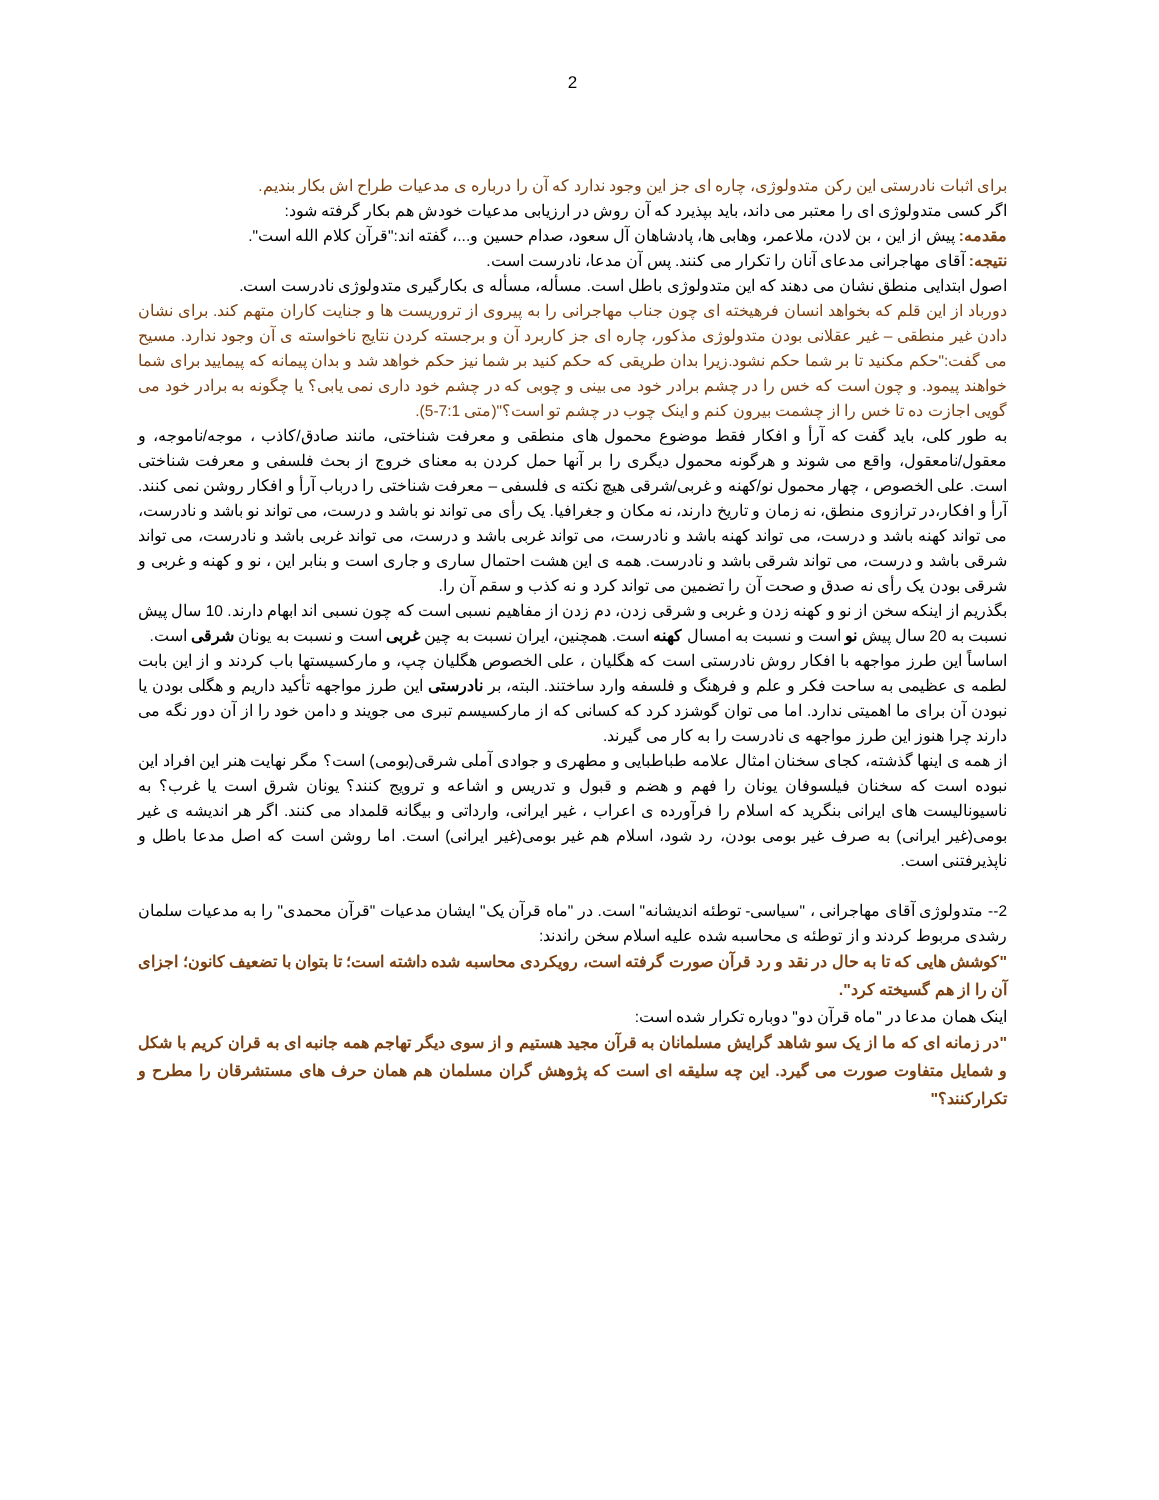2
برای اثبات نادرستی این رکن متدولوژی، چاره ای جز این وجود ندارد که آن را درباره ی مدعیات طراح اش بکار بندیم.
اگر کسی متدولوژی ای را معتبر می داند، باید بپذیرد که آن روش در ارزیابی مدعیات خودش هم بکار گرفته شود:
مقدمه: پیش از این ، بن لادن، ملاعمر، وهابی ها، پادشاهان آل سعود، صدام حسین و...، گفته اند:"قرآن کلام الله است".
نتیجه: آقای مهاجرانی مدعای آنان را تکرار می کنند. پس آن مدعا، نادرست است.
اصول ابتدایی منطق نشان می دهند که این متدولوژی باطل است. مسأله، مسأله ی بکارگیری متدولوژی نادرست است.
دورباد از این قلم که بخواهد انسان فرهیخته ای چون جناب مهاجرانی را به پیروی از تروریست ها و جنایت کاران متهم کند. برای نشان دادن غیر منطقی – غیر عقلانی بودن متدولوژی مذکور، چاره ای جز کاربرد آن و برجسته کردن نتایج ناخواسته ی آن وجود ندارد. مسیح می گفت:"حکم مکنید تا بر شما حکم نشود.زیرا بدان طریقی که حکم کنید بر شما نیز حکم خواهد شد و بدان پیمانه که پیمایید برای شما خواهند پیمود. و چون است که خس را در چشم برادر خود می بینی و چوبی که در چشم خود داری نمی یابی؟ یا چگونه به برادر خود می گویی اجازت ده تا خس را از چشمت بیرون کنم و اینک چوب در چشم تو است؟"(متی 7:1-5).
به طور کلی، باید گفت که آرأ و افکار فقط موضوع محمول های منطقی و معرفت شناختی، مانند صادق/کاذب ، موجه/ناموجه، و معقول/نامعقول، واقع می شوند و هرگونه محمول دیگری را بر آنها حمل کردن به معنای خروج از بحث فلسفی و معرفت شناختی است. علی الخصوص ، چهار محمول نو/کهنه و غربی/شرقی هیچ نکته ی فلسفی – معرفت شناختی را درباب آرأ و افکار روشن نمی کنند. آرأ و افکار،در ترازوی منطق، نه زمان و تاریخ دارند، نه مکان و جغرافیا. یک رأی می تواند نو باشد و درست، می تواند نو باشد و نادرست، می تواند کهنه باشد و درست، می تواند کهنه باشد و نادرست، می تواند غربی باشد و درست، می تواند غربی باشد و نادرست، می تواند شرقی باشد و درست، می تواند شرقی باشد و نادرست. همه ی این هشت احتمال ساری و جاری است و بنابر این ، نو و کهنه و غربی و شرقی بودن یک رأی نه صدق و صحت آن را تضمین می تواند کرد و نه کذب و سقم آن را.
بگذریم از اینکه سخن از نو و کهنه زدن و غربی و شرقی زدن، دم زدن از مفاهیم نسبی است که چون نسبی اند ابهام دارند. 10 سال پیش نسبت به 20 سال پیش نو است و نسبت به امسال کهنه است. همچنین، ایران نسبت به چین غربی است و نسبت به یونان شرقی است.
اساساً این طرز مواجهه با افکار روش نادرستی است که هگلیان ، علی الخصوص هگلیان چپ، و مارکسیستها باب کردند و از این بابت لطمه ی عظیمی به ساحت فکر و علم و فرهنگ و فلسفه وارد ساختند. البته، بر نادرستی این طرز مواجهه تأکید داریم و هگلی بودن یا نبودن آن برای ما اهمیتی ندارد. اما می توان گوشزد کرد که کسانی که از مارکسیسم تبری می جویند و دامن خود را از آن دور نگه می دارند چرا هنوز این طرز مواجهه ی نادرست را به کار می گیرند.
از همه ی اینها گذشته، کجای سخنان امثال علامه طباطبایی و مطهری و جوادی آملی شرقی(بومی) است؟ مگر نهایت هنر این افراد این نبوده است که سخنان فیلسوفان یونان را فهم و هضم و قبول و تدریس و اشاعه و ترویج کنند؟ یونان شرق است یا غرب؟ به ناسیونالیست های ایرانی بنگرید که اسلام را فرآورده ی اعراب ، غیر ایرانی، وارداتی و بیگانه قلمداد می کنند. اگر هر اندیشه ی غیر بومی(غیر ایرانی) به صرف غیر بومی بودن، رد شود، اسلام هم غیر بومی(غیر ایرانی) است. اما روشن است که اصل مدعا باطل و ناپذیرفتنی است.
2-- متدولوژی آقای مهاجرانی ، "سیاسی- توطئه اندیشانه" است. در "ماه قرآن یک" ایشان مدعیات "قرآن محمدی" را به مدعیات سلمان رشدی مربوط کردند و از توطئه ی محاسبه شده علیه اسلام سخن راندند:
"کوشش هایی که تا به حال در نقد و رد قرآن صورت گرفته است، رویکردی محاسبه شده داشته است؛ تا بتوان با تضعیف کانون؛ اجزای آن را از هم گسیخته کرد".
اینک همان مدعا در "ماه قرآن دو" دوباره تکرار شده است:
"در زمانه ای که ما از یک سو شاهد گرایش مسلمانان به قرآن مجید هستیم و از سوی دیگر تهاجم همه جانبه ای به قران کریم با شکل و شمایل متفاوت صورت می گیرد. این چه سلیقه ای است که پژوهش گران مسلمان هم همان حرف های مستشرقان را مطرح و تکرارکنند؟"